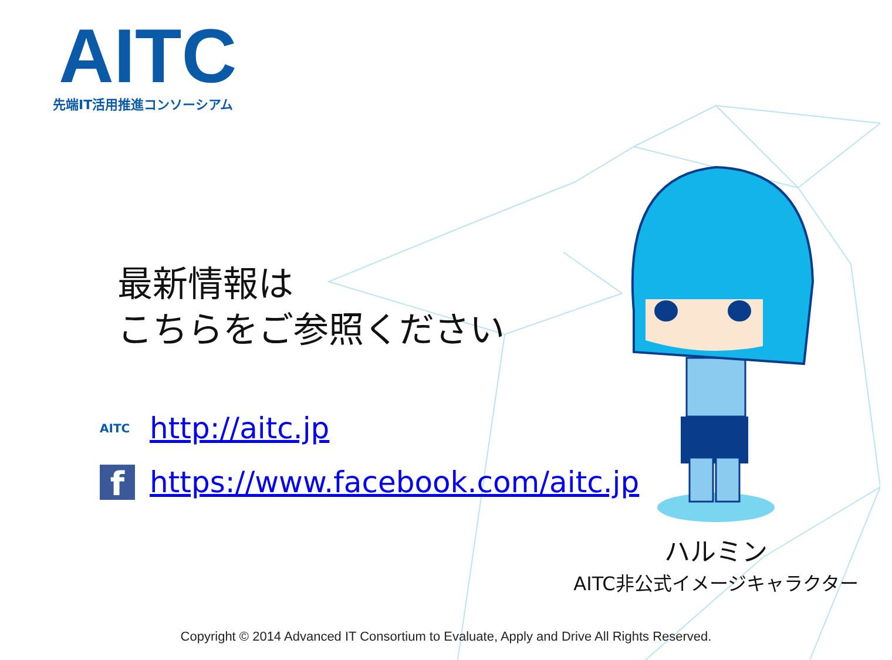AITC
先端IT活用推進コンソーシアム
最新情報は
こちらをご参照ください
AITC http://aitc.jp
fhttps://www.facebook.com/aitc.jp
ハルミン
AITC非公式イメージキャラクター
Copyright © 2014 Advanced IT Consortium to Evaluate, Apply and Drive All Rights Reserved.